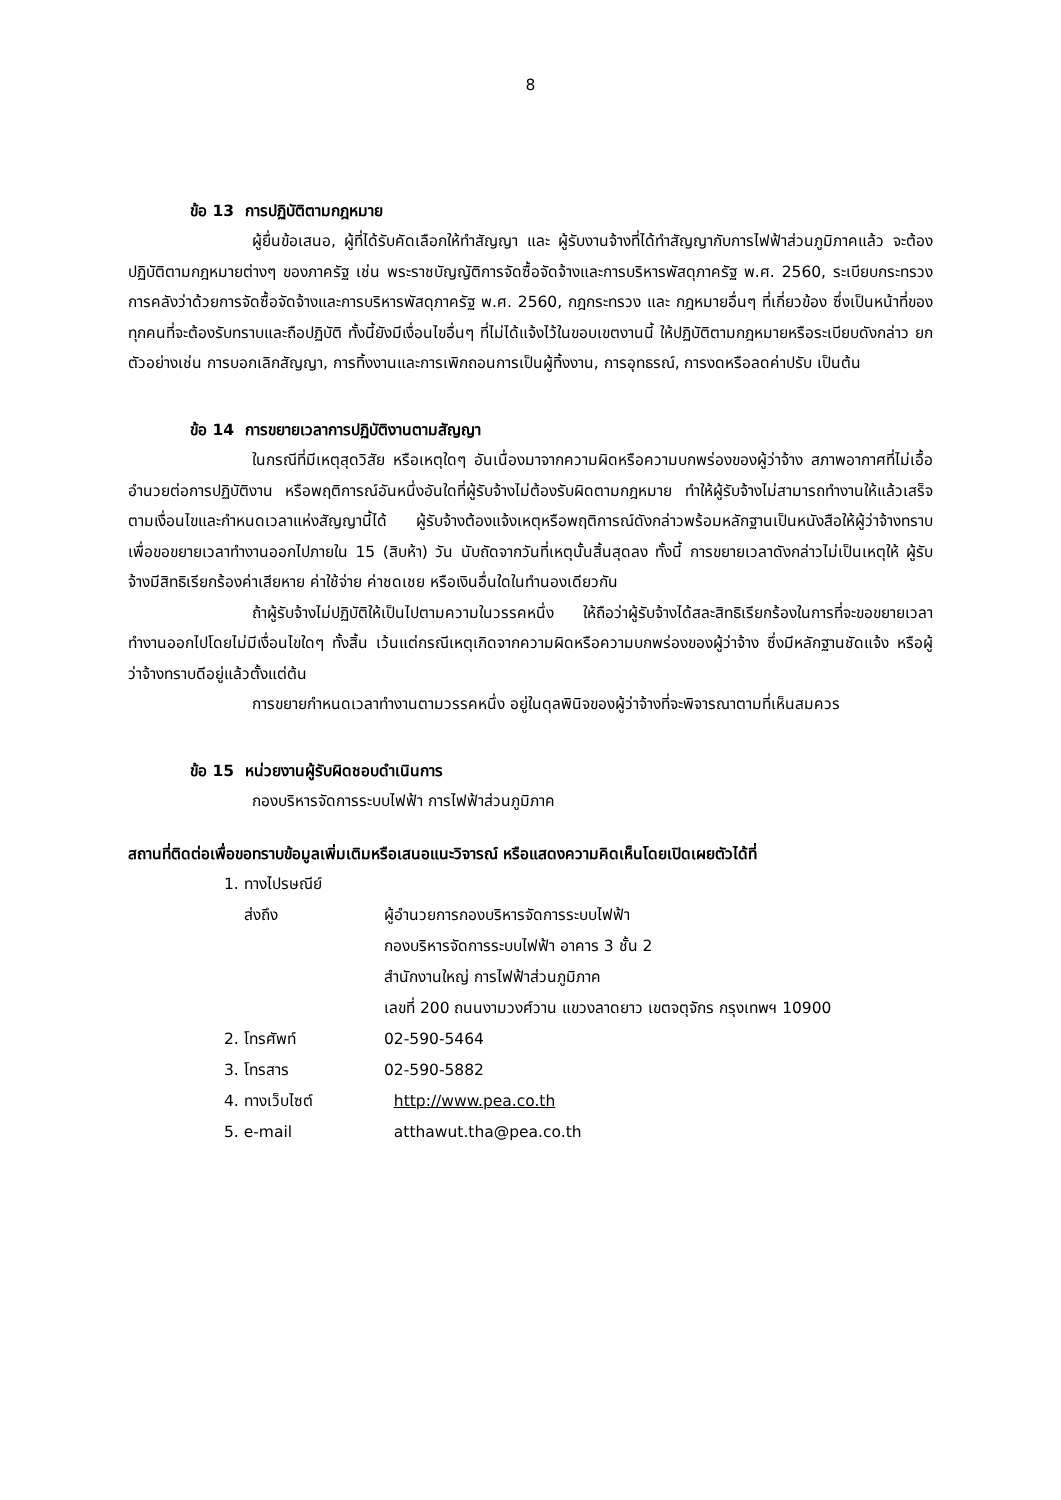8
ข้อ 13 การปฏิบัติตามกฎหมาย
ผู้ยื่นข้อเสนอ, ผู้ที่ได้รับคัดเลือกให้ทำสัญญา และ ผู้รับงานจ้างที่ได้ทำสัญญากับการไฟฟ้าส่วนภูมิภาคแล้ว จะต้องปฏิบัติตามกฎหมายต่างๆ ของภาครัฐ เช่น พระราชบัญญัติการจัดซื้อจัดจ้างและการบริหารพัสดุภาครัฐ พ.ศ. 2560, ระเบียบกระทรวงการคลังว่าด้วยการจัดซื้อจัดจ้างและการบริหารพัสดุภาครัฐ พ.ศ. 2560, กฎกระทรวง และ กฎหมายอื่นๆ ที่เกี่ยวข้อง ซึ่งเป็นหน้าที่ของทุกคนที่จะต้องรับทราบและถือปฏิบัติ ทั้งนี้ยังมีเงื่อนไขอื่นๆ ที่ไม่ได้แจ้งไว้ในขอบเขตงานนี้ ให้ปฏิบัติตามกฎหมายหรือระเบียบดังกล่าว ยกตัวอย่างเช่น การบอกเลิกสัญญา, การทิ้งงานและการเพิกถอนการเป็นผู้ทิ้งงาน, การอุทธรณ์, การงดหรือลดค่าปรับ เป็นต้น
ข้อ 14 การขยายเวลาการปฏิบัติงานตามสัญญา
ในกรณีที่มีเหตุสุดวิสัย หรือเหตุใดๆ อันเนื่องมาจากความผิดหรือความบกพร่องของผู้ว่าจ้าง สภาพอากาศที่ไม่เอื้ออำนวยต่อการปฏิบัติงาน หรือพฤติการณ์อันหนึ่งอันใดที่ผู้รับจ้างไม่ต้องรับผิดตามกฎหมาย ทำให้ผู้รับจ้างไม่สามารถทำงานให้แล้วเสร็จตามเงื่อนไขและกำหนดเวลาแห่งสัญญานี้ได้ ผู้รับจ้างต้องแจ้งเหตุหรือพฤติการณ์ดังกล่าวพร้อมหลักฐานเป็นหนังสือให้ผู้ว่าจ้างทราบ เพื่อขอขยายเวลาทำงานออกไปภายใน 15 (สิบห้า) วัน นับถัดจากวันที่เหตุนั้นสิ้นสุดลง ทั้งนี้ การขยายเวลาดังกล่าวไม่เป็นเหตุให้ ผู้รับจ้างมีสิทธิเรียกร้องค่าเสียหาย ค่าใช้จ่าย ค่าชดเชย หรือเงินอื่นใดในทำนองเดียวกัน
ถ้าผู้รับจ้างไม่ปฏิบัติให้เป็นไปตามความในวรรคหนึ่ง ให้ถือว่าผู้รับจ้างได้สละสิทธิเรียกร้องในการที่จะขอขยายเวลาทำงานออกไปโดยไม่มีเงื่อนไขใดๆ ทั้งสิ้น เว้นแต่กรณีเหตุเกิดจากความผิดหรือความบกพร่องของผู้ว่าจ้าง ซึ่งมีหลักฐานชัดแจ้ง หรือผู้ว่าจ้างทราบดีอยู่แล้วตั้งแต่ต้น
การขยายกำหนดเวลาทำงานตามวรรคหนึ่ง อยู่ในดุลพินิจของผู้ว่าจ้างที่จะพิจารณาตามที่เห็นสมควร
ข้อ 15 หน่วยงานผู้รับผิดชอบดำเนินการ
กองบริหารจัดการระบบไฟฟ้า การไฟฟ้าส่วนภูมิภาค
สถานที่ติดต่อเพื่อขอทราบข้อมูลเพิ่มเติมหรือเสนอแนะวิจารณ์ หรือแสดงความคิดเห็นโดยเปิดเผยตัวได้ที่
| 1. ทางไปรษณีย์ | |
| ส่งถึง | ผู้อำนวยการกองบริหารจัดการระบบไฟฟ้า กองบริหารจัดการระบบไฟฟ้า อาคาร 3 ชั้น 2 สำนักงานใหญ่ การไฟฟ้าส่วนภูมิภาค เลขที่ 200 ถนนงามวงศ์วาน แขวงลาดยาว เขตจตุจักร กรุงเทพฯ 10900 |
| 2. โทรศัพท์ | 02-590-5464 |
| 3. โทรสาร | 02-590-5882 |
| 4. ทางเว็บไซต์ | http://www.pea.co.th |
| 5. e-mail | atthawut.tha@pea.co.th |